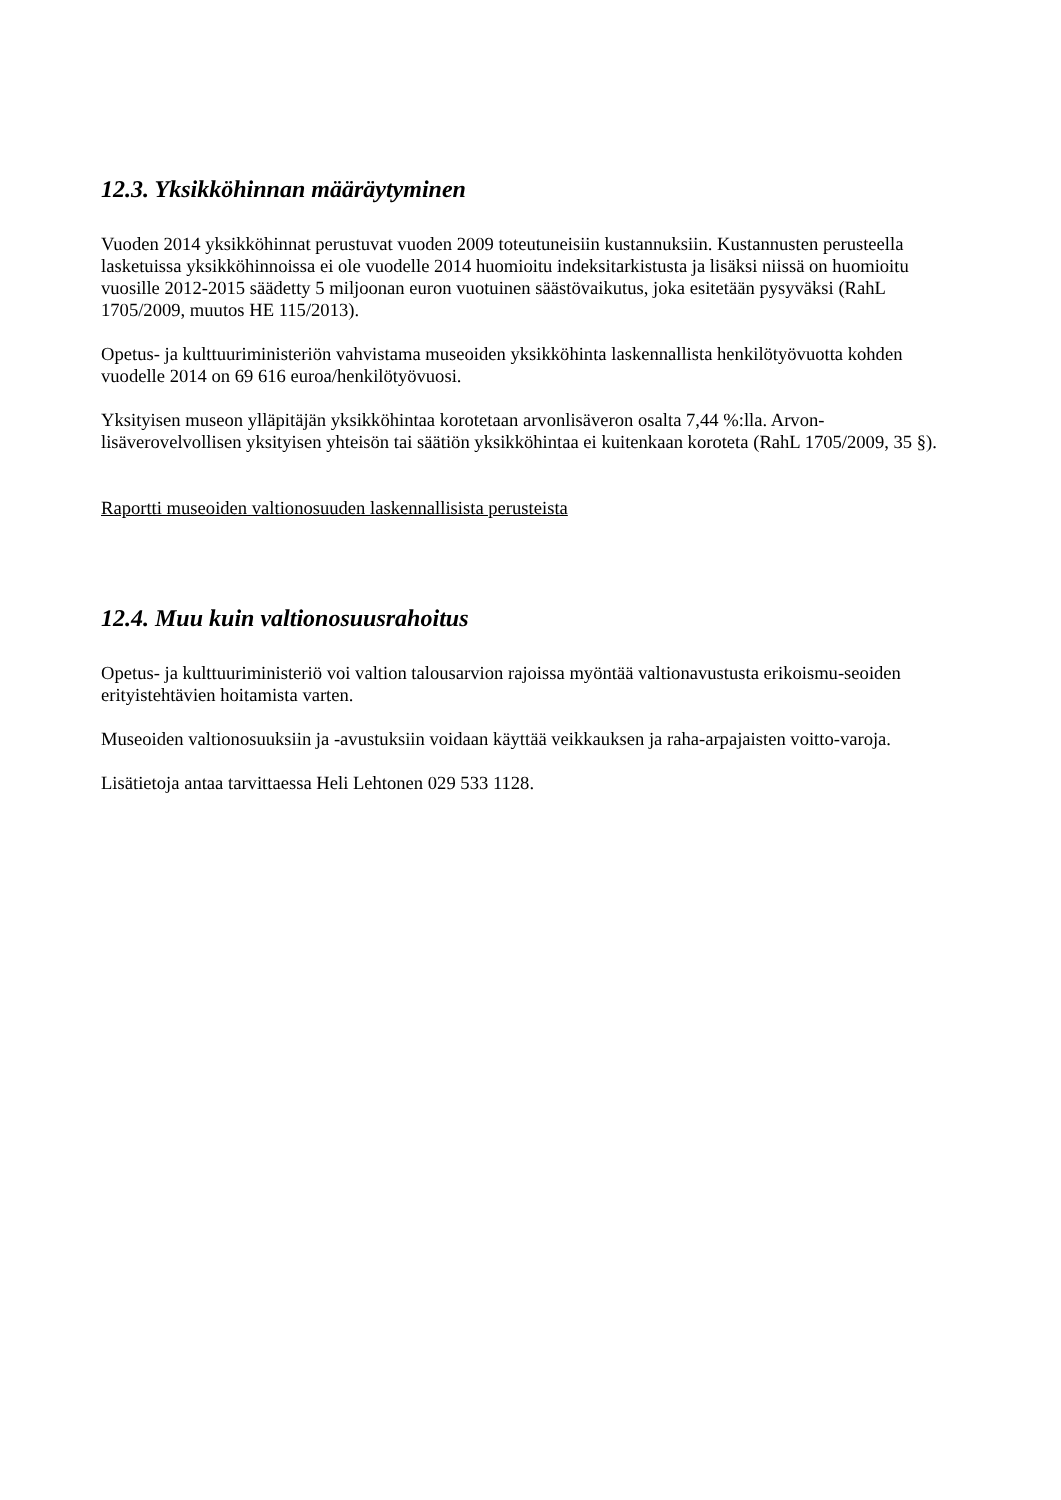12.3. Yksikköhinnan määräytyminen
Vuoden 2014 yksikköhinnat perustuvat vuoden 2009 toteutuneisiin kustannuksiin. Kustannusten perusteella lasketuissa yksikköhinnoissa ei ole vuodelle 2014 huomioitu indeksitarkistusta ja lisäksi niissä on huomioitu vuosille 2012-2015 säädetty 5 miljoonan euron vuotuinen säästövaikutus, joka esitetään pysyväksi (RahL 1705/2009, muutos HE 115/2013).
Opetus- ja kulttuuriministeriön vahvistama museoiden yksikköhinta laskennallista henkilötyövuotta kohden vuodelle 2014 on 69 616 euroa/henkilötyövuosi.
Yksityisen museon ylläpitäjän yksikköhintaa korotetaan arvonlisäveron osalta 7,44 %:lla. Arvon-lisäverovelvollisen yksityisen yhteisön tai säätiön yksikköhintaa ei kuitenkaan koroteta (RahL 1705/2009, 35 §).
Raportti museoiden valtionosuuden laskennallisista perusteista
12.4. Muu kuin valtionosuusrahoitus
Opetus- ja kulttuuriministeriö voi valtion talousarvion rajoissa myöntää valtionavustusta erikoismu-seoiden erityistehtävien hoitamista varten.
Museoiden valtionosuuksiin ja -avustuksiin voidaan käyttää veikkauksen ja raha-arpajaisten voitto-varoja.
Lisätietoja antaa tarvittaessa Heli Lehtonen 029 533 1128.